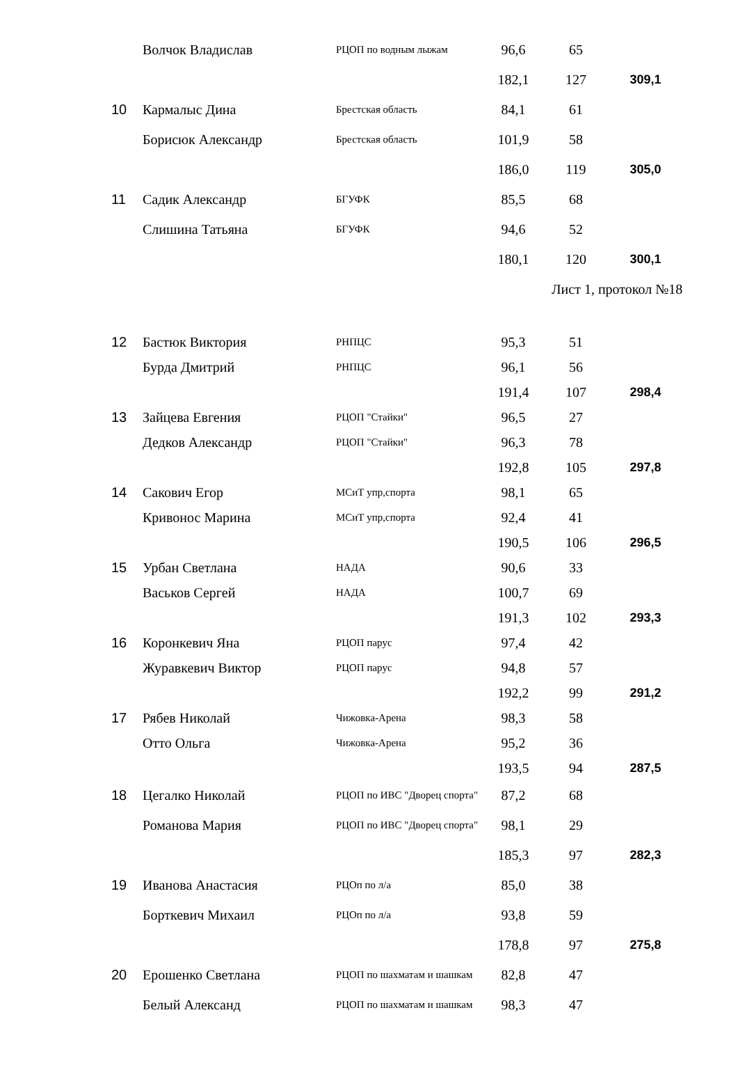| | Волчок Владислав | РЦОП по водным лыжам | 96,6 | 65 | |
| | | | 182,1 | 127 | 309,1 |
| 10 | Кармалыс Дина | Брестская область | 84,1 | 61 | |
| | Борисюк Александр | Брестская область | 101,9 | 58 | |
| | | | 186,0 | 119 | 305,0 |
| 11 | Садик Александр | БГУФК | 85,5 | 68 | |
| | Слишина Татьяна | БГУФК | 94,6 | 52 | |
| | | | 180,1 | 120 | 300,1 |
| | | | | Лист 1, протокол №18 | |
| 12 | Бастюк Виктория | РНПЦС | 95,3 | 51 | |
| | Бурда Дмитрий | РНПЦС | 96,1 | 56 | |
| | | | 191,4 | 107 | 298,4 |
| 13 | Зайцева Евгения | РЦОП "Стайки" | 96,5 | 27 | |
| | Дедков Александр | РЦОП "Стайки" | 96,3 | 78 | |
| | | | 192,8 | 105 | 297,8 |
| 14 | Сакович Егор | МСиТ упр,спорта | 98,1 | 65 | |
| | Кривонос Марина | МСиТ упр,спорта | 92,4 | 41 | |
| | | | 190,5 | 106 | 296,5 |
| 15 | Урбан Светлана | НАДА | 90,6 | 33 | |
| | Васьков Сергей | НАДА | 100,7 | 69 | |
| | | | 191,3 | 102 | 293,3 |
| 16 | Коронкевич Яна | РЦОП парус | 97,4 | 42 | |
| | Журавкевич Виктор | РЦОП парус | 94,8 | 57 | |
| | | | 192,2 | 99 | 291,2 |
| 17 | Рябев Николай | Чижовка-Арена | 98,3 | 58 | |
| | Отто Ольга | Чижовка-Арена | 95,2 | 36 | |
| | | | 193,5 | 94 | 287,5 |
| 18 | Цегалко Николай | РЦОП по ИВС "Дворец спорта" | 87,2 | 68 | |
| | Романова Мария | РЦОП по ИВС "Дворец спорта" | 98,1 | 29 | |
| | | | 185,3 | 97 | 282,3 |
| 19 | Иванова Анастасия | РЦОп по л/а | 85,0 | 38 | |
| | Борткевич Михаил | РЦОп по л/а | 93,8 | 59 | |
| | | | 178,8 | 97 | 275,8 |
| 20 | Ерошенко Светлана | РЦОП по шахматам и шашкам | 82,8 | 47 | |
| | Белый Александ | РЦОП по шахматам и шашкам | 98,3 | 47 | |